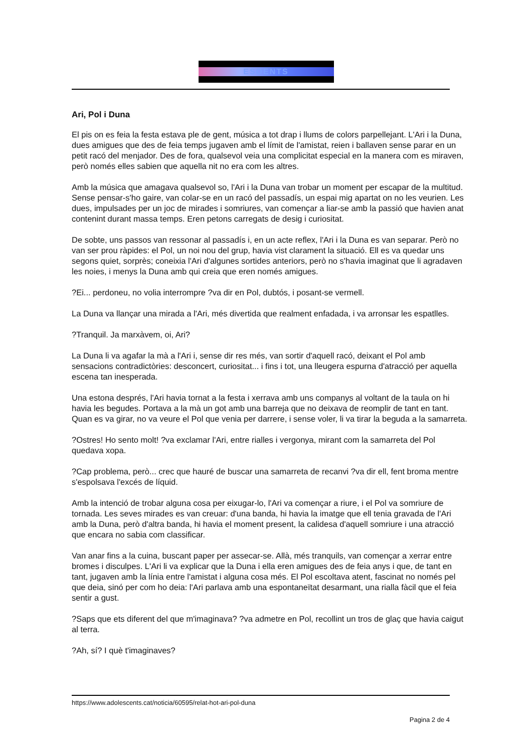ESOENTS
Ari, Pol i Duna
El pis on es feia la festa estava ple de gent, música a tot drap i llums de colors parpellejant. L'Ari i la Duna, dues amigues que des de feia temps jugaven amb el límit de l'amistat, reien i ballaven sense parar en un petit racó del menjador. Des de fora, qualsevol veia una complicitat especial en la manera com es miraven, però només elles sabien que aquella nit no era com les altres.
Amb la música que amagava qualsevol so, l'Ari i la Duna van trobar un moment per escapar de la multitud. Sense pensar-s'ho gaire, van colar-se en un racó del passadís, un espai mig apartat on no les veurien. Les dues, impulsades per un joc de mirades i somriures, van començar a liar-se amb la passió que havien anat contenint durant massa temps. Eren petons carregats de desig i curiositat.
De sobte, uns passos van ressonar al passadís i, en un acte reflex, l'Ari i la Duna es van separar. Però no van ser prou ràpides: el Pol, un noi nou del grup, havia vist clarament la situació. Ell es va quedar uns segons quiet, sorprès; coneixia l'Ari d'algunes sortides anteriors, però no s'havia imaginat que li agradaven les noies, i menys la Duna amb qui creia que eren només amigues.
?Ei... perdoneu, no volia interrompre ?va dir en Pol, dubtós, i posant-se vermell.
La Duna va llançar una mirada a l'Ari, més divertida que realment enfadada, i va arronsar les espatlles.
?Tranquil. Ja marxàvem, oi, Ari?
La Duna li va agafar la mà a l'Ari i, sense dir res més, van sortir d'aquell racó, deixant el Pol amb sensacions contradictòries: desconcert, curiositat... i fins i tot, una lleugera espurna d'atracció per aquella escena tan inesperada.
Una estona després, l'Ari havia tornat a la festa i xerrava amb uns companys al voltant de la taula on hi havia les begudes. Portava a la mà un got amb una barreja que no deixava de reomplir de tant en tant. Quan es va girar, no va veure el Pol que venia per darrere, i sense voler, li va tirar la beguda a la samarreta.
?Ostres! Ho sento molt! ?va exclamar l'Ari, entre rialles i vergonya, mirant com la samarreta del Pol quedava xopa.
?Cap problema, però... crec que hauré de buscar una samarreta de recanvi ?va dir ell, fent broma mentre s'espolsava l'excés de líquid.
Amb la intenció de trobar alguna cosa per eixugar-lo, l'Ari va començar a riure, i el Pol va somriure de tornada. Les seves mirades es van creuar: d'una banda, hi havia la imatge que ell tenia gravada de l'Ari amb la Duna, però d'altra banda, hi havia el moment present, la calidesa d'aquell somriure i una atracció que encara no sabia com classificar.
Van anar fins a la cuina, buscant paper per assecar-se. Allà, més tranquils, van començar a xerrar entre bromes i disculpes. L'Ari li va explicar que la Duna i ella eren amigues des de feia anys i que, de tant en tant, jugaven amb la línia entre l'amistat i alguna cosa més. El Pol escoltava atent, fascinat no només pel que deia, sinó per com ho deia: l'Ari parlava amb una espontaneïtat desarmant, una rialla fàcil que el feia sentir a gust.
?Saps que ets diferent del que m'imaginava? ?va admetre en Pol, recollint un tros de glaç que havia caigut al terra.
?Ah, sí? I què t'imaginaves?
https://www.adolescents.cat/noticia/60595/relat-hot-ari-pol-duna
Pagina 2 de 4